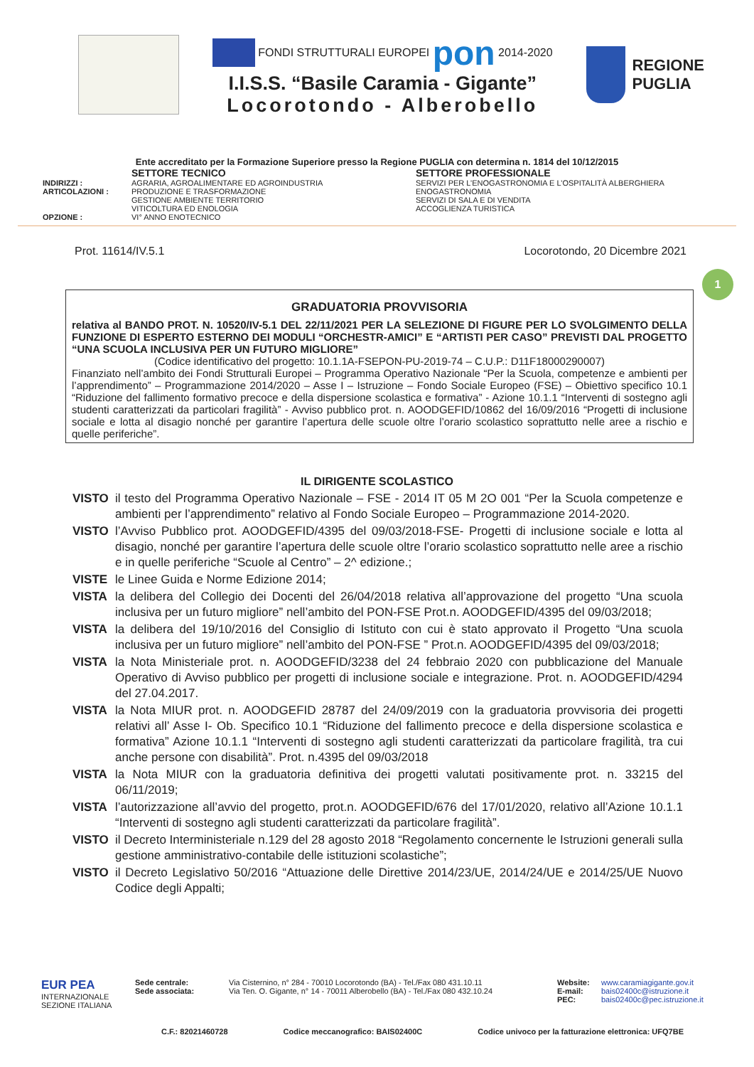FONDI STRUTTURALI EUROPEI pon 2014-2020
I.I.S.S. “Basile Caramia - Gigante”
Locorotondo - Alberobello
REGIONE
PUGLIA
Ente accreditato per la Formazione Superiore presso la Regione PUGLIA con determina n. 1814 del 10/12/2015
SETTORE TECNICO SETTORE PROFESSIONALE
INDIRIZZI :
AGRARIA, AGROALIMENTARE ED AGROINDUSTRIA
SERVIZI PER L’ENOGASTRONOMIA E L’OSPITALITÀ ALBERGHIERA
ARTICOLAZIONI :
PRODUZIONE E TRASFORMAZIONE
ENOGASTRONOMIA
GESTIONE AMBIENTE TERRITORIO
SERVIZI DI SALA E DI VENDITA
VITICOLTURA ED ENOLOGIA
ACCOGLIENZA TURISTICA
OPZIONE :
VI° ANNO ENOTECNICO
Prot. 11614/IV.5.1 Locorotondo, 20 Dicembre 2021
1
GRADUATORIA PROVVISORIA
relativa al BANDO PROT. N. 10520/IV-5.1 DEL 22/11/2021 PER LA SELEZIONE DI FIGURE PER LO SVOLGIMENTO DELLA FUNZIONE DI ESPERTO ESTERNO DEI MODULI “ORCHESTR-AMICI” E “ARTISTI PER CASO” PREVISTI DAL PROGETTO “UNA SCUOLA INCLUSIVA PER UN FUTURO MIGLIORE”
(Codice identificativo del progetto: 10.1.1A-FSEPON-PU-2019-74 – C.U.P.: D11F18000290007)
Finanziato nell’ambito dei Fondi Strutturali Europei – Programma Operativo Nazionale “Per la Scuola, competenze e ambienti per l’apprendimento” – Programmazione 2014/2020 – Asse I – Istruzione – Fondo Sociale Europeo (FSE) – Obiettivo specifico 10.1 “Riduzione del fallimento formativo precoce e della dispersione scolastica e formativa” - Azione 10.1.1 “Interventi di sostegno agli studenti caratterizzati da particolari fragilità” - Avviso pubblico prot. n. AOODGEFID/10862 del 16/09/2016 “Progetti di inclusione sociale e lotta al disagio nonché per garantire l’apertura delle scuole oltre l’orario scolastico soprattutto nelle aree a rischio e quelle periferiche”.
IL DIRIGENTE SCOLASTICO
VISTO
il testo del Programma Operativo Nazionale – FSE - 2014 IT 05 M 2O 001 “Per la Scuola competenze e ambienti per l’apprendimento” relativo al Fondo Sociale Europeo – Programmazione 2014-2020.
VISTO
l’Avviso Pubblico prot. AOODGEFID/4395 del 09/03/2018-FSE- Progetti di inclusione sociale e lotta al disagio, nonché per garantire l’apertura delle scuole oltre l’orario scolastico soprattutto nelle aree a rischio e in quelle periferiche “Scuole al Centro” – 2^ edizione.;
VISTE
le Linee Guida e Norme Edizione 2014;
VISTA
la delibera del Collegio dei Docenti del 26/04/2018 relativa all’approvazione del progetto “Una scuola inclusiva per un futuro migliore” nell’ambito del PON-FSE Prot.n. AOODGEFID/4395 del 09/03/2018;
VISTA
la delibera del 19/10/2016 del Consiglio di Istituto con cui è stato approvato il Progetto “Una scuola inclusiva per un futuro migliore” nell’ambito del PON-FSE ” Prot.n. AOODGEFID/4395 del 09/03/2018;
VISTA
la Nota Ministeriale prot. n. AOODGEFID/3238 del 24 febbraio 2020 con pubblicazione del Manuale Operativo di Avviso pubblico per progetti di inclusione sociale e integrazione. Prot. n. AOODGEFID/4294 del 27.04.2017.
VISTA
la Nota MIUR prot. n. AOODGEFID 28787 del 24/09/2019 con la graduatoria provvisoria dei progetti relativi all’ Asse I- Ob. Specifico 10.1 “Riduzione del fallimento precoce e della dispersione scolastica e formativa” Azione 10.1.1 “Interventi di sostegno agli studenti caratterizzati da particolare fragilità, tra cui anche persone con disabilità”. Prot. n.4395 del 09/03/2018
VISTA
la Nota MIUR con la graduatoria definitiva dei progetti valutati positivamente prot. n. 33215 del 06/11/2019;
VISTA
l’autorizzazione all’avvio del progetto, prot.n. AOODGEFID/676 del 17/01/2020, relativo all’Azione 10.1.1 “Interventi di sostegno agli studenti caratterizzati da particolare fragilità”.
VISTO
il Decreto Interministeriale n.129 del 28 agosto 2018 “Regolamento concernente le Istruzioni generali sulla gestione amministrativo-contabile delle istituzioni scolastiche”;
VISTO
il Decreto Legislativo 50/2016 “Attuazione delle Direttive 2014/23/UE, 2014/24/UE e 2014/25/UE Nuovo Codice degli Appalti;
EUR PEA
INTERNAZIONALE SEZIONE ITALIANA
Sede centrale:
Sede associata:
Via Cisternino, n° 284 - 70010 Locorotondo (BA) - Tel./Fax 080 431.10.11
Via Ten. O. Gigante, n° 14 - 70011 Alberobello (BA) - Tel./Fax 080 432.10.24
Website:
E-mail:
PEC:
www.caramiagigante.gov.it
bais02400c@istruzione.it
bais02400c@pec.istruzione.it
C.F.: 82021460728 Codice meccanografico: BAIS02400C Codice univoco per la fatturazione elettronica: UFQ7BE